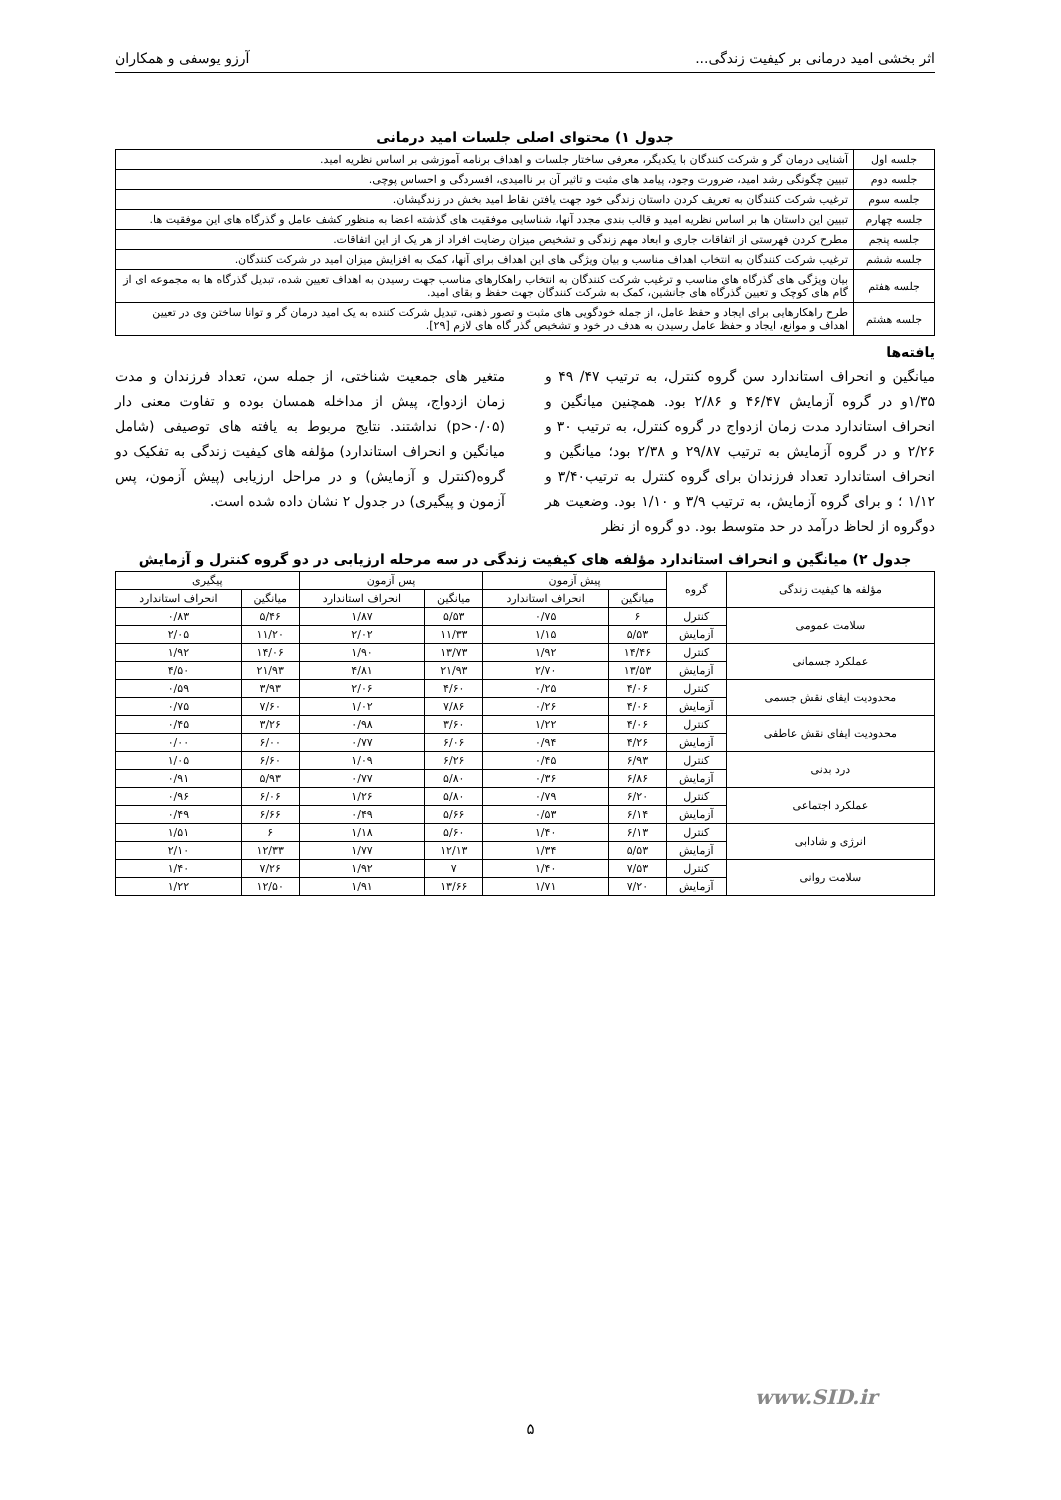اثر بخشی امید درمانی بر کیفیت زندگی... آرزو یوسفی و همکاران
جدول ۱) محتوای اصلی جلسات امید درمانی
| جلسه اول | آشنایی درمان گر و شرکت کنندگان با یکدیگر، معرفی ساختار جلسات و اهداف برنامه آموزشی بر اساس نظریه امید. |
| جلسه دوم | تبیین چگونگی رشد امید، ضرورت وجود، پیامد های مثبت و تاثیر آن بر ناامیدی، افسردگی و احساس پوچی. |
| جلسه سوم | ترغیب شرکت کنندگان به تعریف کردن داستان زندگی خود جهت یافتن نقاط امید بخش در زندگیشان. |
| جلسه چهارم | تبیین این داستان ها بر اساس نظریه امید و قالب بندی مجدد آنها، شناسایی موفقیت های گذشته اعضا به منظور کشف عامل و گذرگاه های این موفقیت ها. |
| جلسه پنجم | مطرح کردن فهرستی از اتفاقات جاری و ابعاد مهم زندگی و تشخیص میزان رضایت افراد از هر یک از این اتفاقات. |
| جلسه ششم | ترغیب شرکت کنندگان به انتخاب اهداف مناسب و بیان ویژگی های این اهداف برای آنها، کمک به افزایش میزان امید در شرکت کنندگان. |
| جلسه هفتم | بیان ویژگی های گذرگاه های مناسب و ترغیب شرکت کنندگان به انتخاب راهکارهای مناسب جهت رسیدن به اهداف تعیین شده، تبدیل گذرگاه ها به مجموعه ای از گام های کوچک و تعیین گذرگاه های جانشین، کمک به شرکت کنندگان جهت حفظ و بقای امید. |
| جلسه هشتم | طرح راهکارهایی برای ایجاد و حفظ عامل، از جمله خودگویی های مثبت و تصور ذهنی، تبدیل شرکت کننده به یک امید درمان گر و توانا ساختن وی در تعیین اهداف و موانع، ایجاد و حفظ عامل رسیدن به هدف در خود و تشخیص گذر گاه های لازم [۲۹]. |
یافته‌ها
میانگین و انحراف استاندارد سن گروه کنترل، به ترتیب ۴۷/ ۴۹ و ۱/۳۵و در گروه آزمایش ۴۶/۴۷ و ۲/۸۶ بود. همچنین میانگین و انحراف استاندارد مدت زمان ازدواج در گروه کنترل، به ترتیب ۳۰ و ۲/۲۶ و در گروه آزمایش به ترتیب ۲۹/۸۷ و ۲/۳۸ بود؛ میانگین و انحراف استاندارد تعداد فرزندان برای گروه کنترل به ترتیب۳/۴۰ و ۱/۱۲ ؛ و برای گروه آزمایش، به ترتیب ۳/۹ و ۱/۱۰ بود. وضعیت هر دوگروه از لحاظ درآمد در حد متوسط بود. دو گروه از نظر
متغیر های جمعیت شناختی، از جمله سن، تعداد فرزندان و مدت زمان ازدواج، پیش از مداخله همسان بوده و تفاوت معنی دار (p>۰/۰۵) نداشتند. نتایج مربوط به یافته های توصیفی (شامل میانگین و انحراف استاندارد) مؤلفه های کیفیت زندگی به تفکیک دو گروه(کنترل و آزمایش) و در مراحل ارزیابی (پیش آزمون، پس آزمون و پیگیری) در جدول ۲ نشان داده شده است.
جدول ۲) میانگین و انحراف استاندارد مؤلفه های کیفیت زندگی در سه مرحله ارزیابی در دو گروه کنترل و آزمایش
| مؤلفه ها کیفیت زندگی | گروه | پیش آزمون | | پس آزمون | | پیگیری | |
| --- | --- | --- | --- | --- | --- | --- | --- |
| | | میانگین | انحراف استاندارد | میانگین | انحراف استاندارد | میانگین | انحراف استاندارد |
| سلامت عمومی | کنترل | ۶ | ۰/۷۵ | ۵/۵۳ | ۱/۸۷ | ۵/۴۶ | ۰/۸۳ |
| | آزمایش | ۵/۵۳ | ۱/۱۵ | ۱۱/۳۳ | ۲/۰۲ | ۱۱/۲۰ | ۲/۰۵ |
| عملکرد جسمانی | کنترل | ۱۴/۴۶ | ۱/۹۲ | ۱۳/۷۳ | ۱/۹۰ | ۱۴/۰۶ | ۱/۹۲ |
| | آزمایش | ۱۳/۵۳ | ۲/۷۰ | ۲۱/۹۳ | ۴/۸۱ | ۲۱/۹۳ | ۴/۵۰ |
| محدودیت ایفای نقش جسمی | کنترل | ۴/۰۶ | ۰/۲۵ | ۴/۶۰ | ۲/۰۶ | ۳/۹۳ | ۰/۵۹ |
| | آزمایش | ۴/۰۶ | ۰/۲۶ | ۷/۸۶ | ۱/۰۲ | ۷/۶۰ | ۰/۷۵ |
| محدودیت ایفای نقش عاطفی | کنترل | ۴/۰۶ | ۱/۲۲ | ۳/۶۰ | ۰/۹۸ | ۳/۲۶ | ۰/۴۵ |
| | آزمایش | ۴/۲۶ | ۰/۹۴ | ۶/۰۶ | ۰/۷۷ | ۶/۰۰ | ۰/۰۰ |
| درد بدنی | کنترل | ۶/۹۳ | ۰/۴۵ | ۶/۲۶ | ۱/۰۹ | ۶/۶۰ | ۱/۰۵ |
| | آزمایش | ۶/۸۶ | ۰/۳۶ | ۵/۸۰ | ۰/۷۷ | ۵/۹۳ | ۰/۹۱ |
| عملکرد اجتماعی | کنترل | ۶/۲۰ | ۰/۷۹ | ۵/۸۰ | ۱/۲۶ | ۶/۰۶ | ۰/۹۶ |
| | آزمایش | ۶/۱۴ | ۰/۵۳ | ۵/۶۶ | ۰/۴۹ | ۶/۶۶ | ۰/۴۹ |
| انرژی و شادابی | کنترل | ۶/۱۳ | ۱/۴۰ | ۵/۶۰ | ۱/۱۸ | ۶ | ۱/۵۱ |
| | آزمایش | ۵/۵۳ | ۱/۳۴ | ۱۲/۱۳ | ۱/۷۷ | ۱۲/۳۳ | ۲/۱۰ |
| سلامت روانی | کنترل | ۷/۵۳ | ۱/۴۰ | ۷ | ۱/۹۲ | ۷/۲۶ | ۱/۴۰ |
| | آزمایش | ۷/۲۰ | ۱/۷۱ | ۱۳/۶۶ | ۱/۹۱ | ۱۲/۵۰ | ۱/۲۲ |
www.SID.ir
۵